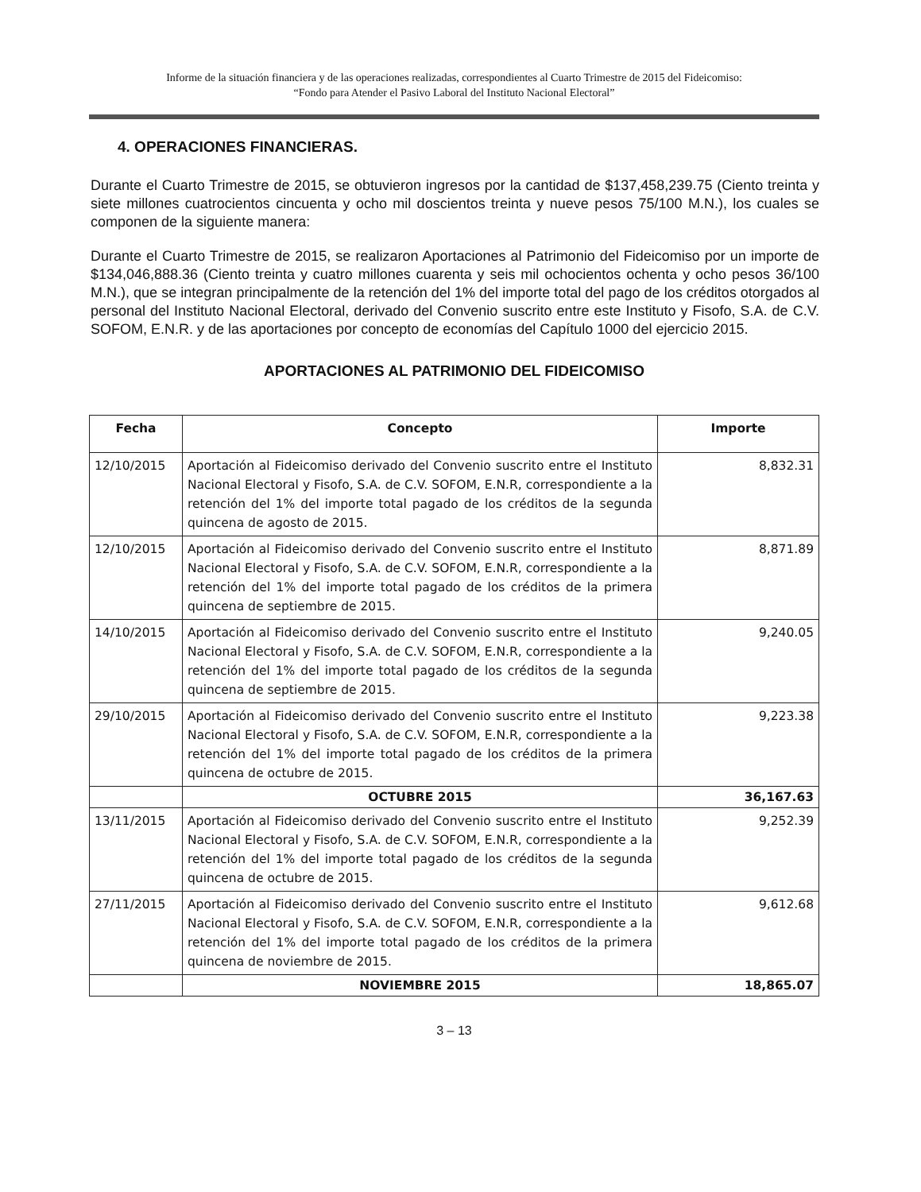Informe de la situación financiera y de las operaciones realizadas, correspondientes al Cuarto Trimestre de 2015 del Fideicomiso:
“Fondo para Atender el Pasivo Laboral del Instituto Nacional Electoral”
4. OPERACIONES FINANCIERAS.
Durante el Cuarto Trimestre de 2015, se obtuvieron ingresos por la cantidad de $137,458,239.75 (Ciento treinta y siete millones cuatrocientos cincuenta y ocho mil doscientos treinta y nueve pesos 75/100 M.N.), los cuales se componen de la siguiente manera:
Durante el Cuarto Trimestre de 2015, se realizaron Aportaciones al Patrimonio del Fideicomiso por un importe de $134,046,888.36 (Ciento treinta y cuatro millones cuarenta y seis mil ochocientos ochenta y ocho pesos 36/100 M.N.), que se integran principalmente de la retención del 1% del importe total del pago de los créditos otorgados al personal del Instituto Nacional Electoral, derivado del Convenio suscrito entre este Instituto y Fisofo, S.A. de C.V. SOFOM, E.N.R. y de las aportaciones por concepto de economías del Capítulo 1000 del ejercicio 2015.
APORTACIONES AL PATRIMONIO DEL FIDEICOMISO
| Fecha | Concepto | Importe |
| --- | --- | --- |
| 12/10/2015 | Aportación al Fideicomiso derivado del Convenio suscrito entre el Instituto Nacional Electoral y Fisofo, S.A. de C.V. SOFOM, E.N.R, correspondiente a la retención del 1% del importe total pagado de los créditos de la segunda quincena de agosto de 2015. | 8,832.31 |
| 12/10/2015 | Aportación al Fideicomiso derivado del Convenio suscrito entre el Instituto Nacional Electoral y Fisofo, S.A. de C.V. SOFOM, E.N.R, correspondiente a la retención del 1% del importe total pagado de los créditos de la primera quincena de septiembre de 2015. | 8,871.89 |
| 14/10/2015 | Aportación al Fideicomiso derivado del Convenio suscrito entre el Instituto Nacional Electoral y Fisofo, S.A. de C.V. SOFOM, E.N.R, correspondiente a la retención del 1% del importe total pagado de los créditos de la segunda quincena de septiembre de 2015. | 9,240.05 |
| 29/10/2015 | Aportación al Fideicomiso derivado del Convenio suscrito entre el Instituto Nacional Electoral y Fisofo, S.A. de C.V. SOFOM, E.N.R, correspondiente a la retención del 1% del importe total pagado de los créditos de la primera quincena de octubre de 2015. | 9,223.38 |
| | OCTUBRE 2015 | 36,167.63 |
| 13/11/2015 | Aportación al Fideicomiso derivado del Convenio suscrito entre el Instituto Nacional Electoral y Fisofo, S.A. de C.V. SOFOM, E.N.R, correspondiente a la retención del 1% del importe total pagado de los créditos de la segunda quincena de octubre de 2015. | 9,252.39 |
| 27/11/2015 | Aportación al Fideicomiso derivado del Convenio suscrito entre el Instituto Nacional Electoral y Fisofo, S.A. de C.V. SOFOM, E.N.R, correspondiente a la retención del 1% del importe total pagado de los créditos de la primera quincena de noviembre de 2015. | 9,612.68 |
| | NOVIEMBRE 2015 | 18,865.07 |
3 – 13